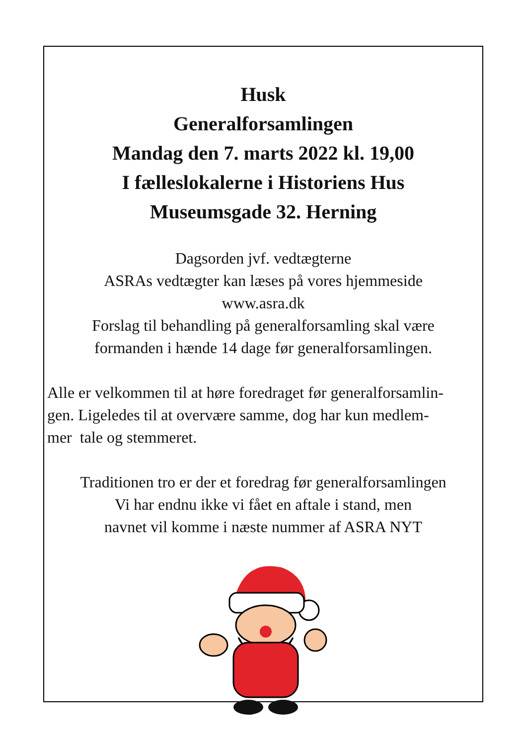Husk
Generalforsamlingen
Mandag den 7. marts 2022 kl. 19,00
I fælleslokalerne i Historiens Hus
Museumsgade 32. Herning
Dagsorden jvf. vedtægterne
ASRAs vedtægter kan læses på vores hjemmeside
www.asra.dk
Forslag til behandling på generalforsamling skal være
formanden i hænde 14 dage før generalforsamlingen.
Alle er velkommen til at høre foredraget før generalforsamlin-
gen. Ligeledes til at overvære samme, dog har kun medlem-
mer tale og stemmeret.
Traditionen tro er der et foredrag før generalforsamlingen
Vi har endnu ikke vi fået en aftale i stand, men
navnet vil komme i næste nummer af ASRA NYT